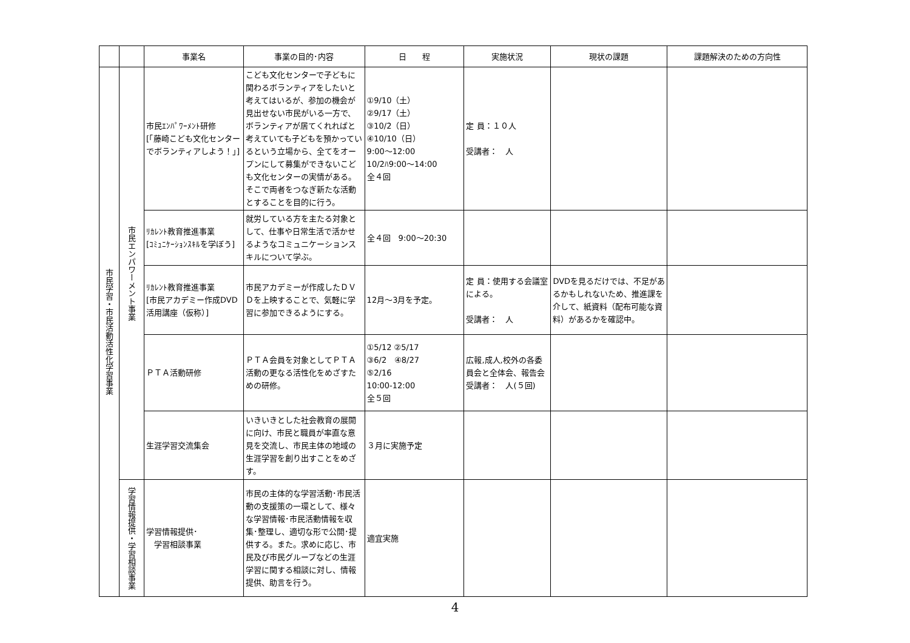| | | 事業名 | 事業の目的･内容 | 日 程 | 実施状況 | 現状の課題 | 課題解決のための方向性 |
| --- | --- | --- | --- | --- | --- | --- | --- |
| 市民学習・市民活動活性化学習事業 | 市民エンパワーメント事業 | 市民ｴﾝﾊﾟﾜｰﾒﾝﾄ研修 [「藤崎こども文化センターでボランティアしよう！」] | こども文化センターで子どもに関わるボランティアをしたいと考えてはいるが、参加の機会が見出せない市民がいる一方で、ボランティアが居てくれればと考えていても子どもを預かっているという立場から、全てをオープンにして募集ができないこども文化センターの実情がある。そこで両者をつなぎ新たな活動とすることを目的に行う。 | ①9/10（土） ②9/17（土） ③10/2（日） ④10/10（日） 9:00～12:00 10/2ﾊ9:00～14:00 全４回 | 定 員：１０人 受講者： 人 | | |
| | | ﾘｶﾚﾝﾄ教育推進事業 [ｺﾐｭﾆｹｰｼｮﾝｽｷﾙを学ぼう] | 就労している方を主たる対象として、仕事や日常生活で活かせるようなコミュニケーションスキルについて学ぶ。 | 全４回 9:00～20:30 | | | |
| | | ﾘｶﾚﾝﾄ教育推進事業 [市民アカデミー作成DVD活用講座（仮称）] | 市民アカデミーが作成したＤＶＤを上映することで、気軽に学習に参加できるようにする。 | 12月～3月を予定。 | 定 員：使用する会議室による。 受講者： 人 | DVDを見るだけでは、不足があるかもしれないため、推進課を介して、紙資料（配布可能な資料）があるかを確認中。 | |
| | | ＰＴＡ活動研修 | ＰＴＡ会員を対象としてＰＴＡ活動の更なる活性化をめざすための研修。 | ①5/12 ②5/17 ③6/2 ④8/27 ⑤2/16 10:00-12:00 全５回 | 広報,成人,校外の各委員会と全体会、報告会 受講者： 人(５回) | | |
| | | 生涯学習交流集会 | いきいきとした社会教育の展開に向け、市民と職員が率直な意見を交流し、市民主体の地域の生涯学習を創り出すことをめざす。 | ３月に実施予定 | | | |
| | 学習情報提供・学習相談事業 | 学習情報提供･ 学習相談事業 | 市民の主体的な学習活動･市民活動の支援策の一環として、様々な学習情報･市民活動情報を収集･整理し、適切な形で公開･提供する。また。求めに応じ、市民及び市民グループなどの生涯学習に関する相談に対し、情報提供、助言を行う。 | 適宜実施 | | | |
4